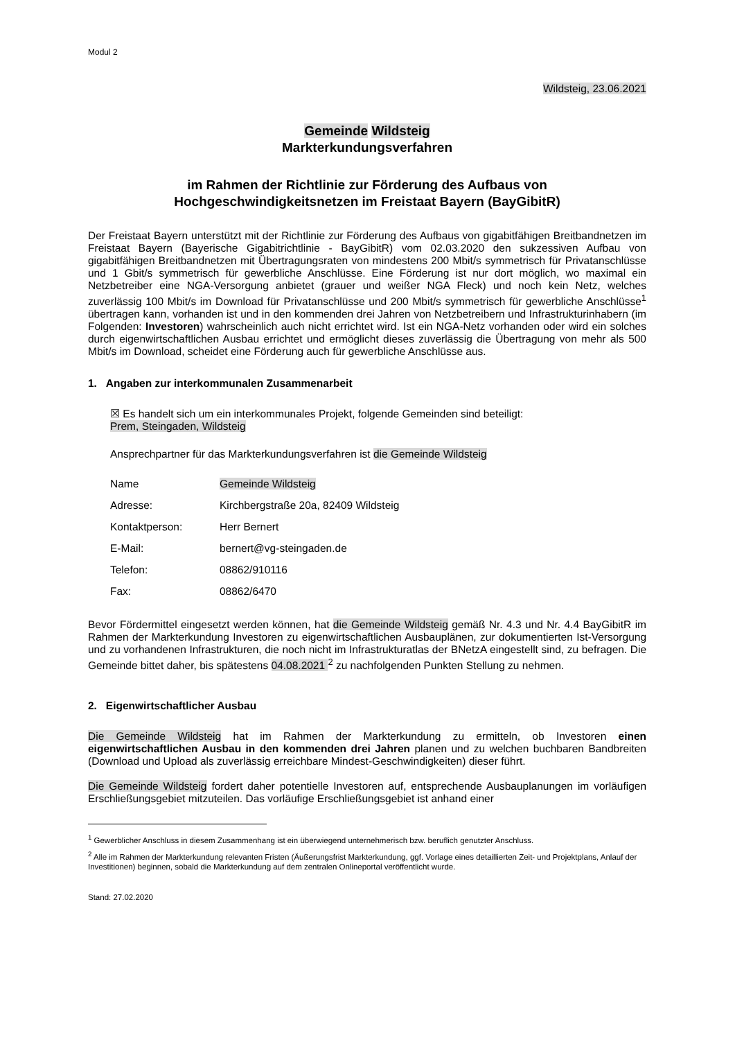Modul 2
Wildsteig, 23.06.2021
Gemeinde Wildsteig
Markterkundungsverfahren
im Rahmen der Richtlinie zur Förderung des Aufbaus von
Hochgeschwindigkeitsnetzen im Freistaat Bayern (BayGibitR)
Der Freistaat Bayern unterstützt mit der Richtlinie zur Förderung des Aufbaus von gigabitfähigen Breitbandnetzen im Freistaat Bayern (Bayerische Gigabitrichtlinie - BayGibitR) vom 02.03.2020 den sukzessiven Aufbau von gigabitfähigen Breitbandnetzen mit Übertragungsraten von mindestens 200 Mbit/s symmetrisch für Privatanschlüsse und 1 Gbit/s symmetrisch für gewerbliche Anschlüsse. Eine Förderung ist nur dort möglich, wo maximal ein Netzbetreiber eine NGA-Versorgung anbietet (grauer und weißer NGA Fleck) und noch kein Netz, welches zuverlässig 100 Mbit/s im Download für Privatanschlüsse und 200 Mbit/s symmetrisch für gewerbliche Anschlüsse<sup>1</sup> übertragen kann, vorhanden ist und in den kommenden drei Jahren von Netzbetreibern und Infrastrukturinhabern (im Folgenden: Investoren) wahrscheinlich auch nicht errichtet wird. Ist ein NGA-Netz vorhanden oder wird ein solches durch eigenwirtschaftlichen Ausbau errichtet und ermöglicht dieses zuverlässig die Übertragung von mehr als 500 Mbit/s im Download, scheidet eine Förderung auch für gewerbliche Anschlüsse aus.
1. Angaben zur interkommunalen Zusammenarbeit
☒ Es handelt sich um ein interkommunales Projekt, folgende Gemeinden sind beteiligt:
Prem, Steingaden, Wildsteig
Ansprechpartner für das Markterkundungsverfahren ist die Gemeinde Wildsteig
| Name | Gemeinde Wildsteig |
| Adresse: | Kirchbergstraße 20a, 82409 Wildsteig |
| Kontaktperson: | Herr Bernert |
| E-Mail: | bernert@vg-steingaden.de |
| Telefon: | 08862/910116 |
| Fax: | 08862/6470 |
Bevor Fördermittel eingesetzt werden können, hat die Gemeinde Wildsteig gemäß Nr. 4.3 und Nr. 4.4 BayGibitR im Rahmen der Markterkundung Investoren zu eigenwirtschaftlichen Ausbauplänen, zur dokumentierten Ist-Versorgung und zu vorhandenen Infrastrukturen, die noch nicht im Infrastrukturatlas der BNetzA eingestellt sind, zu befragen. Die Gemeinde bittet daher, bis spätestens 04.08.2021 <sup>2</sup> zu nachfolgenden Punkten Stellung zu nehmen.
2. Eigenwirtschaftlicher Ausbau
Die Gemeinde Wildsteig hat im Rahmen der Markterkundung zu ermitteln, ob Investoren einen eigenwirtschaftlichen Ausbau in den kommenden drei Jahren planen und zu welchen buchbaren Bandbreiten (Download und Upload als zuverlässig erreichbare Mindest-Geschwindigkeiten) dieser führt.
Die Gemeinde Wildsteig fordert daher potentielle Investoren auf, entsprechende Ausbauplanungen im vorläufigen Erschließungsgebiet mitzuteilen. Das vorläufige Erschließungsgebiet ist anhand einer
<sup>1</sup> Gewerblicher Anschluss in diesem Zusammenhang ist ein überwiegend unternehmerisch bzw. beruflich genutzter Anschluss.
<sup>2</sup> Alle im Rahmen der Markterkundung relevanten Fristen (Äußerungsfrist Markterkundung, ggf. Vorlage eines detaillierten Zeit- und Projektplans, Anlauf der Investitionen) beginnen, sobald die Markterkundung auf dem zentralen Onlineportal veröffentlicht wurde.
Stand: 27.02.2020